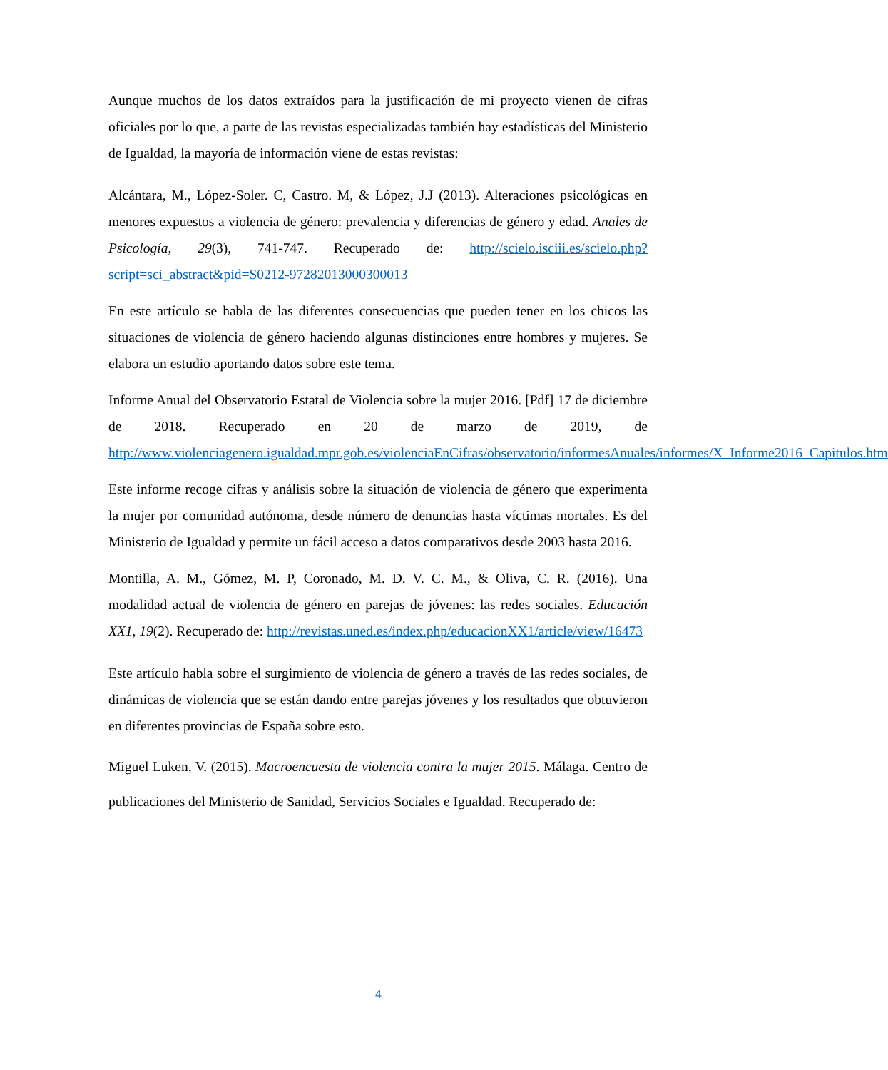Aunque muchos de los datos extraídos para la justificación de mi proyecto vienen de cifras oficiales por lo que, a parte de las revistas especializadas también hay estadísticas del Ministerio de Igualdad, la mayoría de información viene de estas revistas:
Alcántara, M., López-Soler. C, Castro. M, & López, J.J (2013). Alteraciones psicológicas en menores expuestos a violencia de género: prevalencia y diferencias de género y edad. Anales de Psicología, 29(3), 741-747. Recuperado de: http://scielo.isciii.es/scielo.php?script=sci_abstract&pid=S0212-97282013000300013
En este artículo se habla de las diferentes consecuencias que pueden tener en los chicos las situaciones de violencia de género haciendo algunas distinciones entre hombres y mujeres. Se elabora un estudio aportando datos sobre este tema.
Informe Anual del Observatorio Estatal de Violencia sobre la mujer 2016. [Pdf] 17 de diciembre de 2018. Recuperado en 20 de marzo de 2019, de http://www.violenciagenero.igualdad.mpr.gob.es/violenciaEnCifras/observatorio/informesAnuales/informes/X_Informe2016_Capitulos.htm
Este informe recoge cifras y análisis sobre la situación de violencia de género que experimenta la mujer por comunidad autónoma, desde número de denuncias hasta víctimas mortales. Es del Ministerio de Igualdad y permite un fácil acceso a datos comparativos desde 2003 hasta 2016.
Montilla, A. M., Gómez, M. P, Coronado, M. D. V. C. M., & Oliva, C. R. (2016). Una modalidad actual de violencia de género en parejas de jóvenes: las redes sociales. Educación XX1, 19(2). Recuperado de: http://revistas.uned.es/index.php/educacionXX1/article/view/16473
Este artículo habla sobre el surgimiento de violencia de género a través de las redes sociales, de dinámicas de violencia que se están dando entre parejas jóvenes y los resultados que obtuvieron en diferentes provincias de España sobre esto.
Miguel Luken, V. (2015). Macroencuesta de violencia contra la mujer 2015. Málaga. Centro de publicaciones del Ministerio de Sanidad, Servicios Sociales e Igualdad. Recuperado de:
4